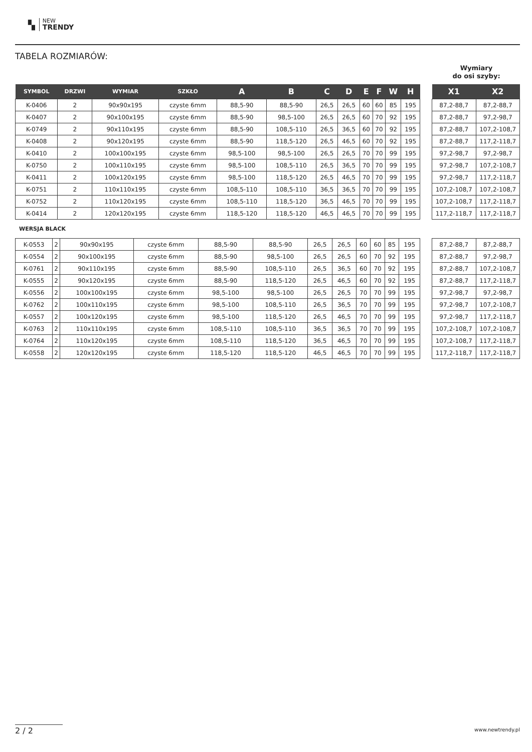▚
NEW
TRENDY
TABELA ROZMIARÓW:
Wymiary
do osi szyby:
| SYMBOL | DRZWI | WYMIAR | SZKŁO | A | B | C | D | E | F | W | H |
| --- | --- | --- | --- | --- | --- | --- | --- | --- | --- | --- | --- |
| K-0406 | 2 | 90x90x195 | czyste 6mm | 88,5-90 | 88,5-90 | 26,5 | 26,5 | 60 | 60 | 85 | 195 |
| K-0407 | 2 | 90x100x195 | czyste 6mm | 88,5-90 | 98,5-100 | 26,5 | 26,5 | 60 | 70 | 92 | 195 |
| K-0749 | 2 | 90x110x195 | czyste 6mm | 88,5-90 | 108,5-110 | 26,5 | 36,5 | 60 | 70 | 92 | 195 |
| K-0408 | 2 | 90x120x195 | czyste 6mm | 88,5-90 | 118,5-120 | 26,5 | 46,5 | 60 | 70 | 92 | 195 |
| K-0410 | 2 | 100x100x195 | czyste 6mm | 98,5-100 | 98,5-100 | 26,5 | 26,5 | 70 | 70 | 99 | 195 |
| K-0750 | 2 | 100x110x195 | czyste 6mm | 98,5-100 | 108,5-110 | 26,5 | 36,5 | 70 | 70 | 99 | 195 |
| K-0411 | 2 | 100x120x195 | czyste 6mm | 98,5-100 | 118,5-120 | 26,5 | 46,5 | 70 | 70 | 99 | 195 |
| K-0751 | 2 | 110x110x195 | czyste 6mm | 108,5-110 | 108,5-110 | 36,5 | 36,5 | 70 | 70 | 99 | 195 |
| K-0752 | 2 | 110x120x195 | czyste 6mm | 108,5-110 | 118,5-120 | 36,5 | 46,5 | 70 | 70 | 99 | 195 |
| K-0414 | 2 | 120x120x195 | czyste 6mm | 118,5-120 | 118,5-120 | 46,5 | 46,5 | 70 | 70 | 99 | 195 |
| X1 | X2 |
| --- | --- |
| 87,2-88,7 | 87,2-88,7 |
| 87,2-88,7 | 97,2-98,7 |
| 87,2-88,7 | 107,2-108,7 |
| 87,2-88,7 | 117,2-118,7 |
| 97,2-98,7 | 97,2-98,7 |
| 97,2-98,7 | 107,2-108,7 |
| 97,2-98,7 | 117,2-118,7 |
| 107,2-108,7 | 107,2-108,7 |
| 107,2-108,7 | 117,2-118,7 |
| 117,2-118,7 | 117,2-118,7 |
WERSJA BLACK
| K-0553 | 2 | 90x90x195 | czyste 6mm | 88,5-90 | 88,5-90 | 26,5 | 26,5 | 60 | 60 | 85 | 195 |
| K-0554 | 2 | 90x100x195 | czyste 6mm | 88,5-90 | 98,5-100 | 26,5 | 26,5 | 60 | 70 | 92 | 195 |
| K-0761 | 2 | 90x110x195 | czyste 6mm | 88,5-90 | 108,5-110 | 26,5 | 36,5 | 60 | 70 | 92 | 195 |
| K-0555 | 2 | 90x120x195 | czyste 6mm | 88,5-90 | 118,5-120 | 26,5 | 46,5 | 60 | 70 | 92 | 195 |
| K-0556 | 2 | 100x100x195 | czyste 6mm | 98,5-100 | 98,5-100 | 26,5 | 26,5 | 70 | 70 | 99 | 195 |
| K-0762 | 2 | 100x110x195 | czyste 6mm | 98,5-100 | 108,5-110 | 26,5 | 36,5 | 70 | 70 | 99 | 195 |
| K-0557 | 2 | 100x120x195 | czyste 6mm | 98,5-100 | 118,5-120 | 26,5 | 46,5 | 70 | 70 | 99 | 195 |
| K-0763 | 2 | 110x110x195 | czyste 6mm | 108,5-110 | 108,5-110 | 36,5 | 36,5 | 70 | 70 | 99 | 195 |
| K-0764 | 2 | 110x120x195 | czyste 6mm | 108,5-110 | 118,5-120 | 36,5 | 46,5 | 70 | 70 | 99 | 195 |
| K-0558 | 2 | 120x120x195 | czyste 6mm | 118,5-120 | 118,5-120 | 46,5 | 46,5 | 70 | 70 | 99 | 195 |
| 87,2-88,7 | 87,2-88,7 |
| 87,2-88,7 | 97,2-98,7 |
| 87,2-88,7 | 107,2-108,7 |
| 87,2-88,7 | 117,2-118,7 |
| 97,2-98,7 | 97,2-98,7 |
| 97,2-98,7 | 107,2-108,7 |
| 97,2-98,7 | 117,2-118,7 |
| 107,2-108,7 | 107,2-108,7 |
| 107,2-108,7 | 117,2-118,7 |
| 117,2-118,7 | 117,2-118,7 |
2 / 2 www.newtrendy.pl